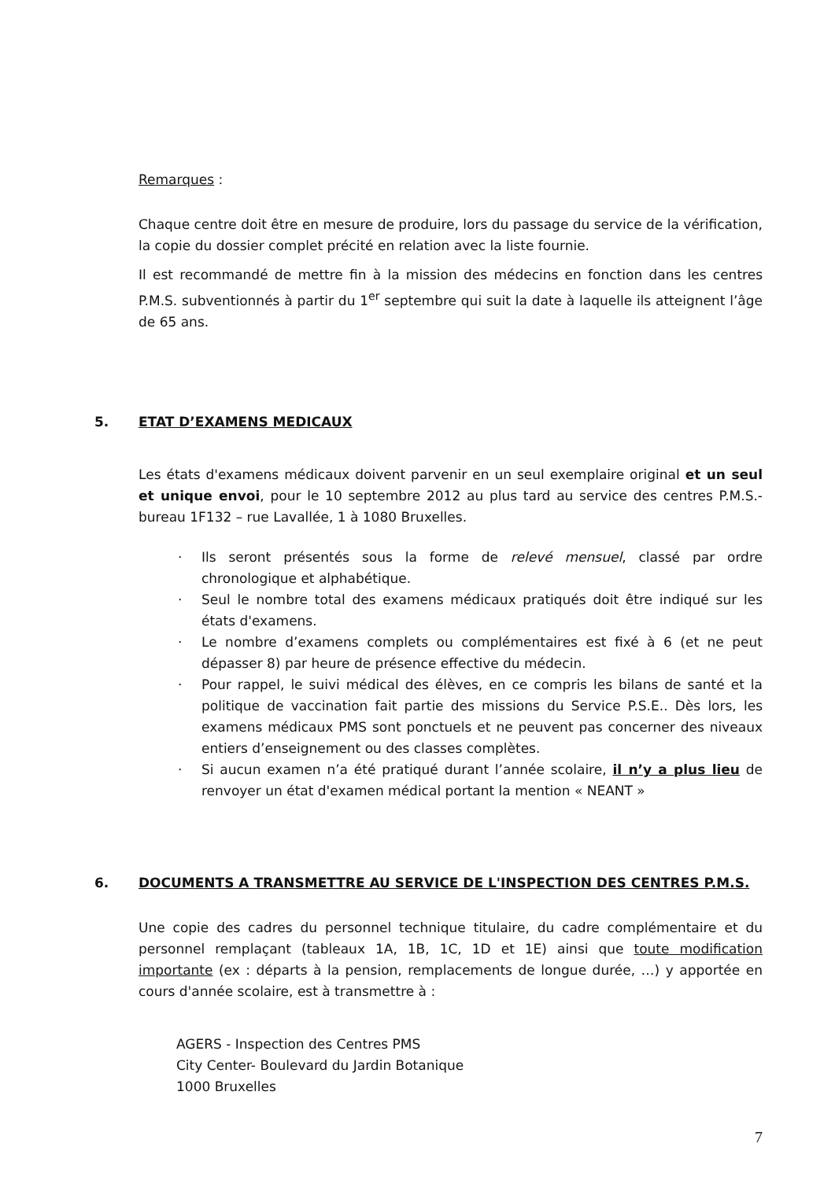Remarques :
Chaque centre doit être en mesure de produire, lors du passage du service de la vérification, la copie du dossier complet précité en relation avec la liste fournie.
Il est recommandé de mettre fin à la mission des médecins en fonction dans les centres P.M.S. subventionnés à partir du 1<sup>er</sup> septembre qui suit la date à laquelle ils atteignent l’âge de 65 ans.
5. ETAT D’EXAMENS MEDICAUX
Les états d'examens médicaux doivent parvenir en un seul exemplaire original et un seul et unique envoi, pour le 10 septembre 2012 au plus tard au service des centres P.M.S.- bureau 1F132 – rue Lavallée, 1 à 1080 Bruxelles.
· Ils seront présentés sous la forme de relevé mensuel, classé par ordre chronologique et alphabétique.
· Seul le nombre total des examens médicaux pratiqués doit être indiqué sur les états d'examens.
· Le nombre d’examens complets ou complémentaires est fixé à 6 (et ne peut dépasser 8) par heure de présence effective du médecin.
· Pour rappel, le suivi médical des élèves, en ce compris les bilans de santé et la politique de vaccination fait partie des missions du Service P.S.E.. Dès lors, les examens médicaux PMS sont ponctuels et ne peuvent pas concerner des niveaux entiers d’enseignement ou des classes complètes.
· Si aucun examen n’a été pratiqué durant l’année scolaire, il n’y a plus lieu de renvoyer un état d'examen médical portant la mention « NEANT »
6. DOCUMENTS A TRANSMETTRE AU SERVICE DE L'INSPECTION DES CENTRES P.M.S.
Une copie des cadres du personnel technique titulaire, du cadre complémentaire et du personnel remplaçant (tableaux 1A, 1B, 1C, 1D et 1E) ainsi que toute modification importante (ex : départs à la pension, remplacements de longue durée, …) y apportée en cours d'année scolaire, est à transmettre à :
AGERS - Inspection des Centres PMS
City Center- Boulevard du Jardin Botanique
1000 Bruxelles
7